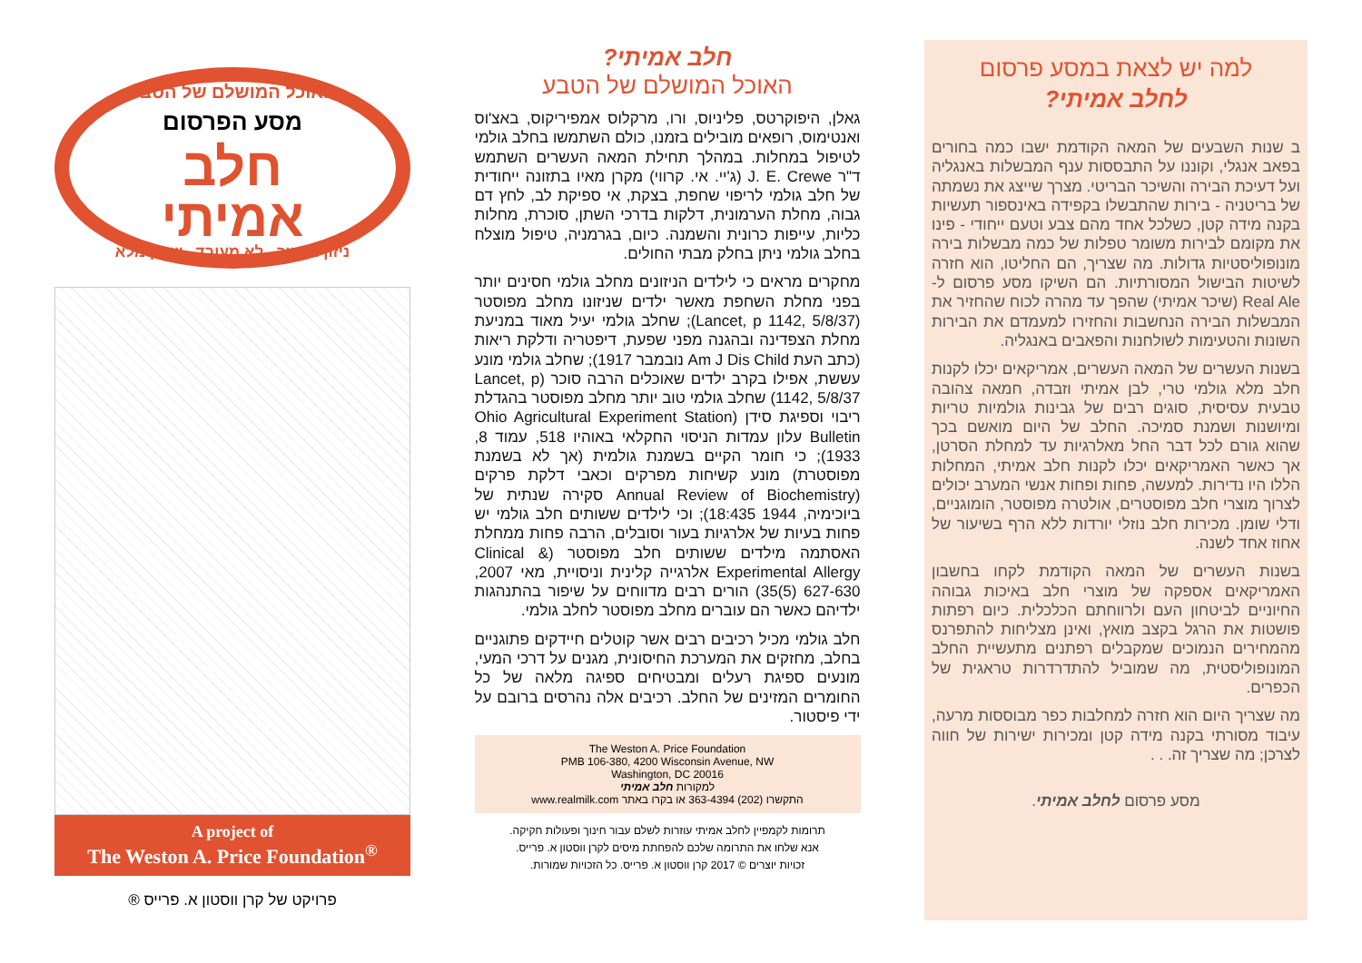למה יש לצאת במסע פרסום
לחלב אמיתי?
ב שנות השבעים של המאה הקודמת ישבו כמה בחורים בפאב אנגלי, וקוננו על התבססות ענף המבשלות באנגליה ועל דעיכת הבירה והשיכר הבריטי. מצרך שייצג את נשמתה של בריטניה - בירות שהתבשלו בקפידה באינספור תעשיות בקנה מידה קטן, כשלכל אחד מהם צבע וטעם ייחודי - פינו את מקומם לבירות משומר טפלות של כמה מבשלות בירה מונופוליסטיות גדולות. מה שצריך, הם החליטו, הוא חזרה לשיטות הבישול המסורתיות. הם השיקו מסע פרסום ל- Real Ale (שיכר אמיתי) שהפך עד מהרה לכוח שהחזיר את המבשלות הבירה הנחשבות והחזירו למעמדם את הבירות השונות והטעימות לשולחנות והפאבים באנגליה.
בשנות העשרים של המאה העשרים, אמריקאים יכלו לקנות חלב מלא גולמי טרי, לבן אמיתי וזבדה, חמאה צהובה טבעית עסיסית, סוגים רבים של גבינות גולמיות טריות ומיושנות ושמנת סמיכה. החלב של היום מואשם בכך שהוא גורם לכל דבר החל מאלרגיות עד למחלת הסרטן, אך כאשר האמריקאים יכלו לקנות חלב אמיתי, המחלות הללו היו נדירות. למעשה, פחות ופחות אנשי המערב יכולים לצרוך מוצרי חלב מפוסטרים, אולטרה מפוסטר, הומוגניים, ודלי שומן. מכירות חלב נוזלי יורדות ללא הרף בשיעור של אחוז אחד לשנה.
בשנות העשרים של המאה הקודמת לקחו בחשבון האמריקאים אספקה של מוצרי חלב באיכות גבוהה החיוניים לביטחון העם ולרווחתם הכלכלית. כיום רפתות פושטות את הרגל בקצב מואץ, ואינן מצליחות להתפרנס מהמחירים הנמוכים שמקבלים רפתנים מתעשיית החלב המונופוליסטית, מה שמוביל להתדרדרות טראגית של הכפרים.
מה שצריך היום הוא חזרה למחלבות כפר מבוססות מרעה, עיבוד מסורתי בקנה מידה קטן ומכירות ישירות של חווה לצרכן; מה שצריך זה. . .
מסע פרסום לחלב אמיתי.
חלב אמיתי?
האוכל המושלם של הטבע
גאלן, היפוקרטס, פליניוס, ורו, מרקלוס אמפיריקוס, באצ'וס ואנטימוס, רופאים מובילים בזמנו, כולם השתמשו בחלב גולמי לטיפול במחלות. במהלך תחילת המאה העשרים השתמש ד"ר J. E. Crewe (ג'יי. אי. קרווי) מקרן מאיו בתזונה ייחודית של חלב גולמי לריפוי שחפת, בצקת, אי ספיקת לב, לחץ דם גבוה, מחלת הערמונית, דלקות בדרכי השתן, סוכרת, מחלות כליות, עייפות כרונית והשמנה. כיום, בגרמניה, טיפול מוצלח בחלב גולמי ניתן בחלק מבתי החולים.
מחקרים מראים כי לילדים הניזונים מחלב גולמי חסינים יותר בפני מחלת השחפת מאשר ילדים שניזונו מחלב מפוסטר (Lancet, p 1142, 5/8/37); שחלב גולמי יעיל מאוד במניעת מחלת הצפדינה ובהגנה מפני שפעת, דיפטריה ודלקת ריאות (כתב העת Am J Dis Child נובמבר 1917); שחלב גולמי מונע עששת, אפילו בקרב ילדים שאוכלים הרבה סוכר (Lancet, p 1142, 5/8/37) שחלב גולמי טוב יותר מחלב מפוסטר בהגדלת ריבוי וספיגת סידן (Ohio Agricultural Experiment Station Bulletin עלון עמדות הניסוי החקלאי באוהיו 518, עמוד 8, 1933); כי חומר הקיים בשמנת גולמית (אך לא בשמנת מפוסטרת) מונע קשיחות מפרקים וכאבי דלקת פרקים (Annual Review of Biochemistry סקירה שנתית של ביוכימיה, 1944 18:435); וכי לילדים ששותים חלב גולמי יש פחות בעיות של אלרגיות בעור וסובלים, הרבה פחות ממחלת האסתמה מילדים ששותים חלב מפוסטר (Clinical & Experimental Allergy אלרגייה קלינית וניסויית, מאי 2007, 627-630 (5)35) הורים רבים מדווחים על שיפור בהתנהגות ילדיהם כאשר הם עוברים מחלב מפוסטר לחלב גולמי.
חלב גולמי מכיל רכיבים רבים אשר קוטלים חיידקים פתוגניים בחלב, מחזקים את המערכת החיסונית, מגנים על דרכי המעי, מונעים ספיגת רעלים ומבטיחים ספיגה מלאה של כל החומרים המזינים של החלב. רכיבים אלה נהרסים ברובם על ידי פיסטור.
The Weston A. Price Foundation
PMB 106-380, 4200 Wisconsin Avenue, NW
Washington, DC 20016
למקורות חלב אמיתי
התקשרו (202) 363-4394 או בקרו באתר www.realmilk.com
תרומות לקמפיין לחלב אמיתי עוזרות לשלם עבור חינוך ופעולות חקיקה.
אנא שלחו את התרומה שלכם להפחתת מיסים לקרן ווסטון א. פרייס.
זכויות יוצרים © 2017 קרן ווסטון א. פרייס. כל הזכויות שמורות.
האוכל המושלם של הטבע
מסע הפרסום
חלב
אמיתי
ניזון מעשב לא מעובד שומן מלא
A project of
The Weston A. Price Foundation<sup>®</sup>
פרויקט של קרן ווסטון א. פרייס ®